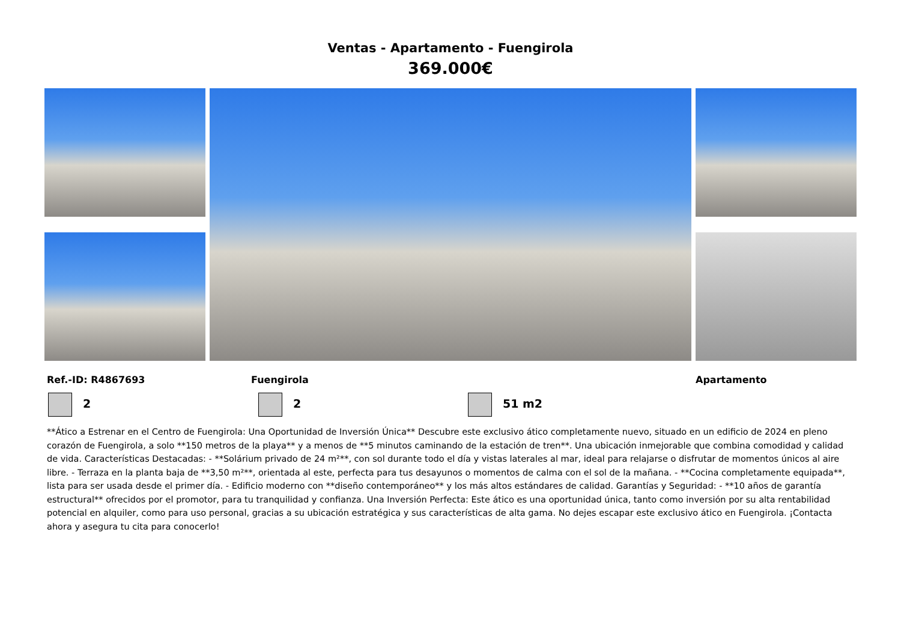Ventas - Apartamento - Fuengirola
369.000€
Ref.-ID: R4867693 Fuengirola Apartamento
2 2 51 m2
**Ático a Estrenar en el Centro de Fuengirola: Una Oportunidad de Inversión Única** Descubre este exclusivo ático completamente nuevo, situado en un edificio de 2024 en pleno corazón de Fuengirola, a solo **150 metros de la playa** y a menos de **5 minutos caminando de la estación de tren**. Una ubicación inmejorable que combina comodidad y calidad de vida. Características Destacadas: - **Solárium privado de 24 m²**, con sol durante todo el día y vistas laterales al mar, ideal para relajarse o disfrutar de momentos únicos al aire libre. - Terraza en la planta baja de **3,50 m²**, orientada al este, perfecta para tus desayunos o momentos de calma con el sol de la mañana. - **Cocina completamente equipada**, lista para ser usada desde el primer día. - Edificio moderno con **diseño contemporáneo** y los más altos estándares de calidad. Garantías y Seguridad: - **10 años de garantía estructural** ofrecidos por el promotor, para tu tranquilidad y confianza. Una Inversión Perfecta: Este ático es una oportunidad única, tanto como inversión por su alta rentabilidad potencial en alquiler, como para uso personal, gracias a su ubicación estratégica y sus características de alta gama. No dejes escapar este exclusivo ático en Fuengirola. ¡Contacta ahora y asegura tu cita para conocerlo!